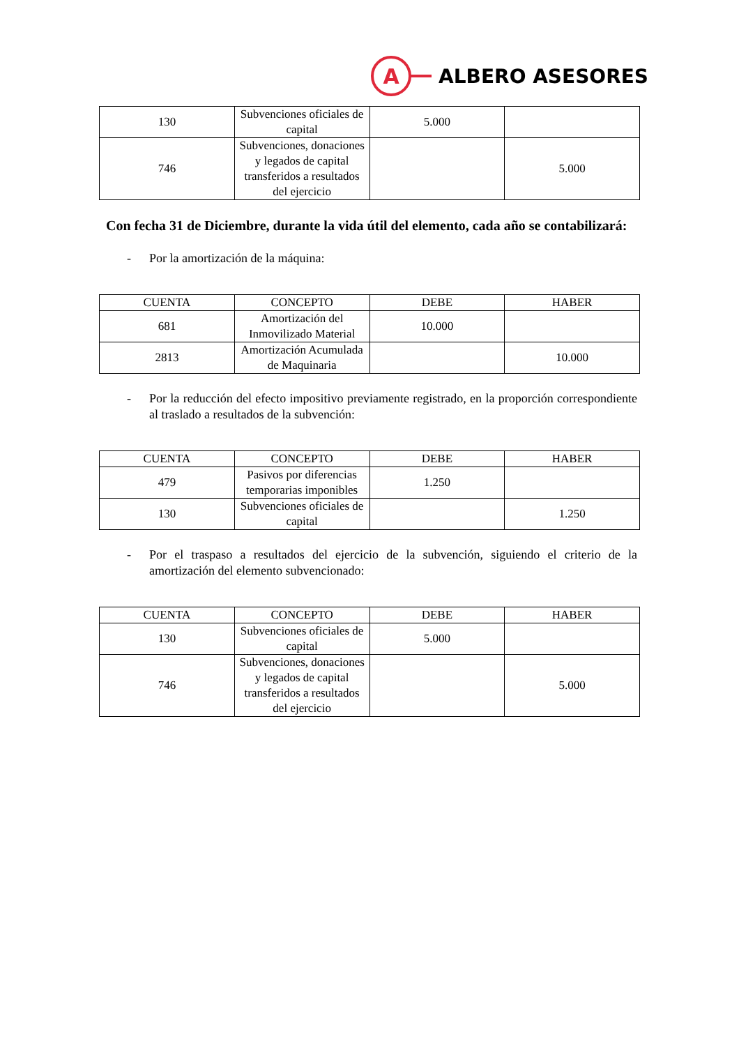A
ALBERO ASESORES
| 130 | Subvenciones oficiales de capital | 5.000 | |
| 746 | Subvenciones, donaciones y legados de capital transferidos a resultados del ejercicio | | 5.000 |
Con fecha 31 de Diciembre, durante la vida útil del elemento, cada año se contabilizará:
- Por la amortización de la máquina:
| CUENTA | CONCEPTO | DEBE | HABER |
| --- | --- | --- | --- |
| 681 | Amortización del Inmovilizado Material | 10.000 | |
| 2813 | Amortización Acumulada de Maquinaria | | 10.000 |
- Por la reducción del efecto impositivo previamente registrado, en la proporción correspondiente al traslado a resultados de la subvención:
| CUENTA | CONCEPTO | DEBE | HABER |
| --- | --- | --- | --- |
| 479 | Pasivos por diferencias temporarias imponibles | 1.250 | |
| 130 | Subvenciones oficiales de capital | | 1.250 |
- Por el traspaso a resultados del ejercicio de la subvención, siguiendo el criterio de la amortización del elemento subvencionado:
| CUENTA | CONCEPTO | DEBE | HABER |
| --- | --- | --- | --- |
| 130 | Subvenciones oficiales de capital | 5.000 | |
| 746 | Subvenciones, donaciones y legados de capital transferidos a resultados del ejercicio | | 5.000 |